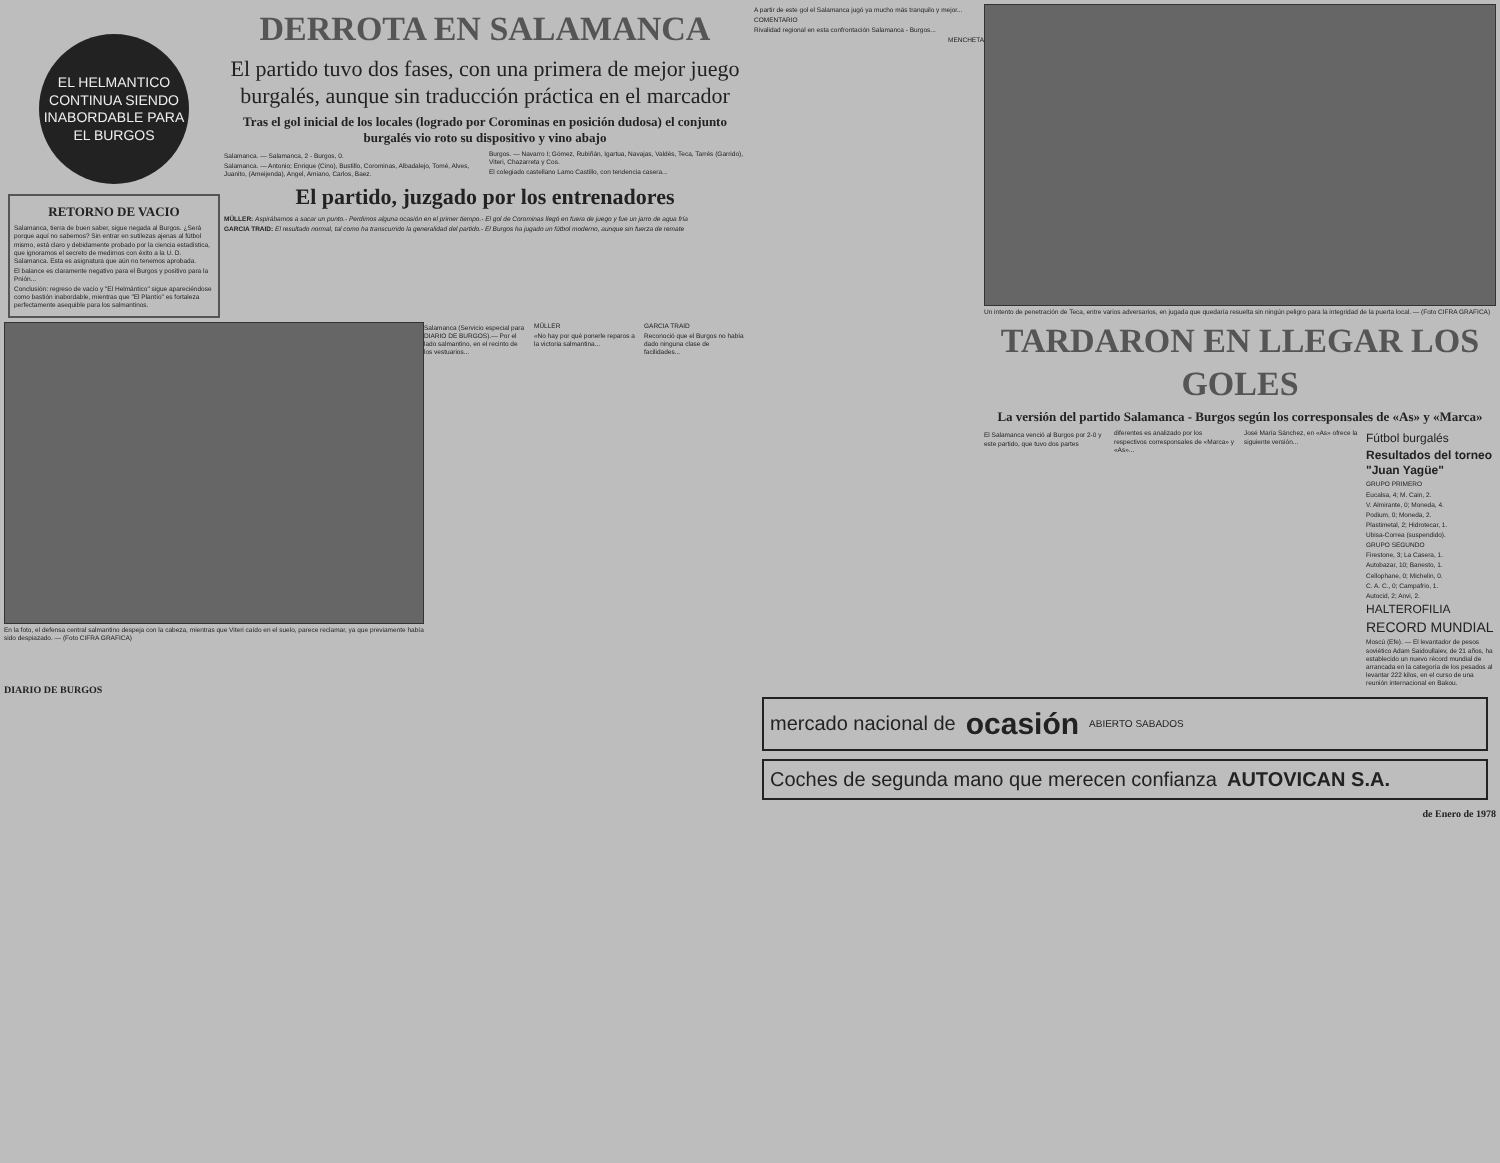EL HELMANTICO CONTINUA SIENDO INABORDABLE PARA EL BURGOS
RETORNO DE VACIO
Salamanca, tierra de buen saber, sigue negada al Burgos. ¿Será porque aquí no sabemos? Sin entrar en sutilezas ajenas al fútbol mismo, está claro y debidamente probado por la ciencia estadística, que ignoramos el secreto de medirnos con éxito a la U. D. Salamanca. Esta es asignatura que aún no tenemos aprobada.
El balance es claramente negativo para el Burgos y positivo para la Pnión...
Conclusión: regreso de vacío y "El Helmántico" sigue apareciéndose como bastión inabordable, mientras que "El Plantío" es fortaleza perfectamente asequible para los salmantinos.
DERROTA EN SALAMANCA
El partido tuvo dos fases, con una primera de mejor juego burgalés, aunque sin traducción práctica en el marcador
Tras el gol inicial de los locales (logrado por Corominas en posición dudosa) el conjunto burgalés vio roto su dispositivo y vino abajo
Salamanca. — Salamanca, 2 - Burgos, 0.
Salamanca. — Antonio; Enrique (Cino), Bustillo, Corominas, Albadalejo, Tomé, Alves, Juanito, (Ameijenda), Angel, Amiano, Carlos, Baez.
Burgos. — Navarro I; Gómez, Rubiñán, Igartua, Navajas, Valdés, Teca, Tarrés (Garrido), Viteri, Chazarreta y Cos.
El colegiado castellano Lamo Castillo, con tendencia casera...
El partido, juzgado por los entrenadores
MÜLLER: Aspirábamos a sacar un punto.- Perdimos alguna ocasión en el primer tiempo.- El gol de Corominas llegó en fuera de juego y fue un jarro de agua fría
GARCIA TRAID: El resultado normal, tal como ha transcurrido la generalidad del partido.- El Burgos ha jugado un fútbol moderno, aunque sin fuerza de remate
En la foto, el defensa central salmantino despeja con la cabeza, mientras que Viteri caído en el suelo, parece reclamar, ya que previamente había sido despiazado. — (Foto CIFRA GRAFICA)
Salamanca (Servicio especial para DIARIO DE BURGOS).— Por el lado salmantino, en el recinto de los vestuarios...
MÜLLER
«No hay por qué ponerle reparos a la victoria salmantina...
GARCIA TRAID
Reconoció que el Burgos no había dado ninguna clase de facilidades...
DIARIO DE BURGOS
A partir de este gol el Salamanca jugó ya mucho más tranquilo y mejor...
COMENTARIO
Rivalidad regional en esta confrontación Salamanca - Burgos...
MENCHETA
Un intento de penetración de Teca, entre varios adversarios, en jugada que quedaría resuelta sin ningún peligro para la integridad de la puerta local. — (Foto CIFRA GRAFICA)
TARDARON EN LLEGAR LOS GOLES
La versión del partido Salamanca - Burgos según los corresponsales de «As» y «Marca»
El Salamanca venció al Burgos por 2-0 y este partido, que tuvo dos partes diferentes es analizado por los respectivos corresponsales de «Marca» y «As»...
José María Sánchez, en «As» ofrece la siguiente versión...
Fútbol burgalés
Resultados del torneo "Juan Yagüe"
GRUPO PRIMERO
Eucalsa, 4; M. Cain, 2.
V. Almirante, 0; Moneda, 4.
Podium, 0; Moneda, 2.
Plastimetal, 2; Hidrotecar, 1.
Ubisa-Correa (suspendido).
GRUPO SEGUNDO
Firestone, 3; La Casera, 1.
Autobazar, 10; Banesto, 1.
Cellophane, 0; Michelin, 0.
C. A. C., 0; Campafrio, 1.
Autocid, 2; Anvi, 2.
HALTEROFILIA
RECORD MUNDIAL
Moscú (Efe). — El levantador de pesos soviético Adam Saidoullaiev, de 21 años, ha establecido un nuevo récord mundial de arrancada en la categoría de los pesados al levantar 222 kilos, en el curso de una reunión internacional en Bakou.
mercado nacional de ocasión ABIERTO SABADOS
Coches de segunda mano que merecen confianza AUTOVICAN S.A.
de Enero de 1978